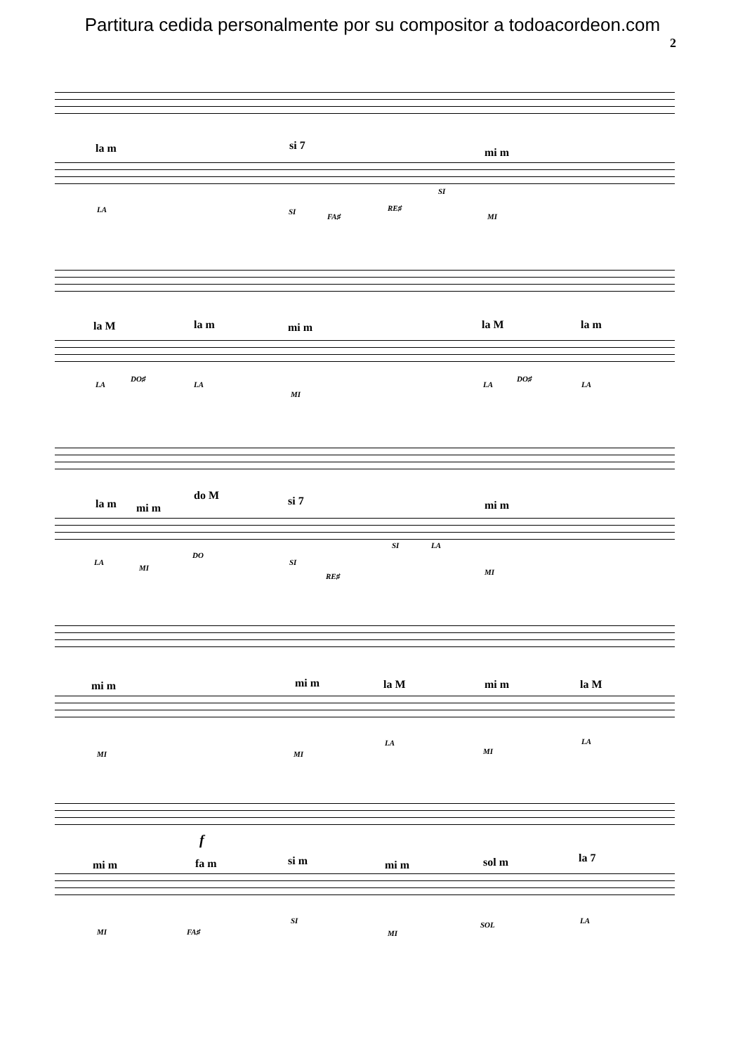Partitura cedida personalmente por su compositor a todoacordeon.com
2
la m si 7
mi m
LA SI
FA♯
RE♯
SI
MI
la M la m mi m la M la m
LA
DO♯
LA
MI
LA
DO♯
LA
la m mi m
do M si 7 mi m
LA
MI
DO
SI
RE♯
SI LA
MI
mi m mi m la M mi m la M
MI MI
LA
MI
LA
f
mi m fa m si m mi m sol m la 7
MI FA♯
SI
MI
SOL LA